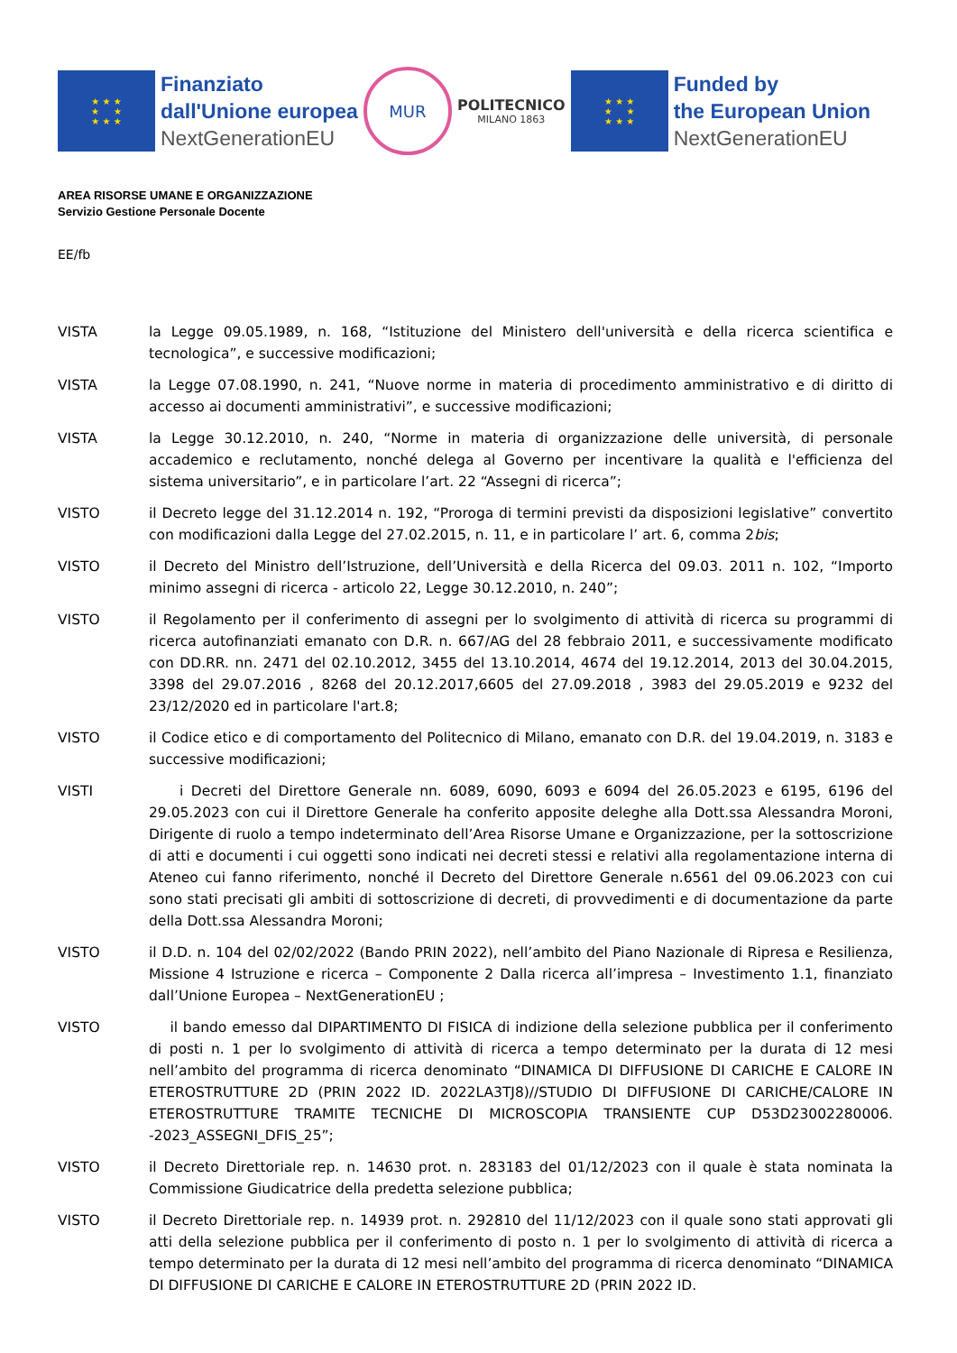★ ★ ★
★ ★
★ ★ ★
Finanziato
dall'Unione europea
NextGenerationEU
MUR
POLITECNICO
MILANO 1863
★ ★ ★
★ ★
★ ★ ★
Funded by
the European Union
NextGenerationEU
AREA RISORSE UMANE E ORGANIZZAZIONE
Servizio Gestione Personale Docente
EE/fb
VISTA la Legge 09.05.1989, n. 168, “Istituzione del Ministero dell'università e della ricerca scientifica e tecnologica”, e successive modificazioni;
VISTA la Legge 07.08.1990, n. 241, “Nuove norme in materia di procedimento amministrativo e di diritto di accesso ai documenti amministrativi”, e successive modificazioni;
VISTA la Legge 30.12.2010, n. 240, “Norme in materia di organizzazione delle università, di personale accademico e reclutamento, nonché delega al Governo per incentivare la qualità e l'efficienza del sistema universitario”, e in particolare l’art. 22 “Assegni di ricerca”;
VISTO il Decreto legge del 31.12.2014 n. 192, “Proroga di termini previsti da disposizioni legislative” convertito con modificazioni dalla Legge del 27.02.2015, n. 11, e in particolare l’ art. 6, comma 2bis;
VISTO il Decreto del Ministro dell’Istruzione, dell’Università e della Ricerca del 09.03. 2011 n. 102, “Importo minimo assegni di ricerca - articolo 22, Legge 30.12.2010, n. 240”;
VISTO il Regolamento per il conferimento di assegni per lo svolgimento di attività di ricerca su programmi di ricerca autofinanziati emanato con D.R. n. 667/AG del 28 febbraio 2011, e successivamente modificato con DD.RR. nn. 2471 del 02.10.2012, 3455 del 13.10.2014, 4674 del 19.12.2014, 2013 del 30.04.2015, 3398 del 29.07.2016 , 8268 del 20.12.2017,6605 del 27.09.2018 , 3983 del 29.05.2019 e 9232 del 23/12/2020 ed in particolare l'art.8;
VISTO il Codice etico e di comportamento del Politecnico di Milano, emanato con D.R. del 19.04.2019, n. 3183 e successive modificazioni;
VISTI i Decreti del Direttore Generale nn. 6089, 6090, 6093 e 6094 del 26.05.2023 e 6195, 6196 del 29.05.2023 con cui il Direttore Generale ha conferito apposite deleghe alla Dott.ssa Alessandra Moroni, Dirigente di ruolo a tempo indeterminato dell’Area Risorse Umane e Organizzazione, per la sottoscrizione di atti e documenti i cui oggetti sono indicati nei decreti stessi e relativi alla regolamentazione interna di Ateneo cui fanno riferimento, nonché il Decreto del Direttore Generale n.6561 del 09.06.2023 con cui sono stati precisati gli ambiti di sottoscrizione di decreti, di provvedimenti e di documentazione da parte della Dott.ssa Alessandra Moroni;
VISTO il D.D. n. 104 del 02/02/2022 (Bando PRIN 2022), nell’ambito del Piano Nazionale di Ripresa e Resilienza, Missione 4 Istruzione e ricerca – Componente 2 Dalla ricerca all’impresa – Investimento 1.1, finanziato dall’Unione Europea – NextGenerationEU ;
VISTO il bando emesso dal DIPARTIMENTO DI FISICA di indizione della selezione pubblica per il conferimento di posti n. 1 per lo svolgimento di attività di ricerca a tempo determinato per la durata di 12 mesi nell’ambito del programma di ricerca denominato “DINAMICA DI DIFFUSIONE DI CARICHE E CALORE IN ETEROSTRUTTURE 2D (PRIN 2022 ID. 2022LA3TJ8)//STUDIO DI DIFFUSIONE DI CARICHE/CALORE IN ETEROSTRUTTURE TRAMITE TECNICHE DI MICROSCOPIA TRANSIENTE CUP D53D23002280006. -2023_ASSEGNI_DFIS_25”;
VISTO il Decreto Direttoriale rep. n. 14630 prot. n. 283183 del 01/12/2023 con il quale è stata nominata la Commissione Giudicatrice della predetta selezione pubblica;
VISTO il Decreto Direttoriale rep. n. 14939 prot. n. 292810 del 11/12/2023 con il quale sono stati approvati gli atti della selezione pubblica per il conferimento di posto n. 1 per lo svolgimento di attività di ricerca a tempo determinato per la durata di 12 mesi nell’ambito del programma di ricerca denominato “DINAMICA DI DIFFUSIONE DI CARICHE E CALORE IN ETEROSTRUTTURE 2D (PRIN 2022 ID.